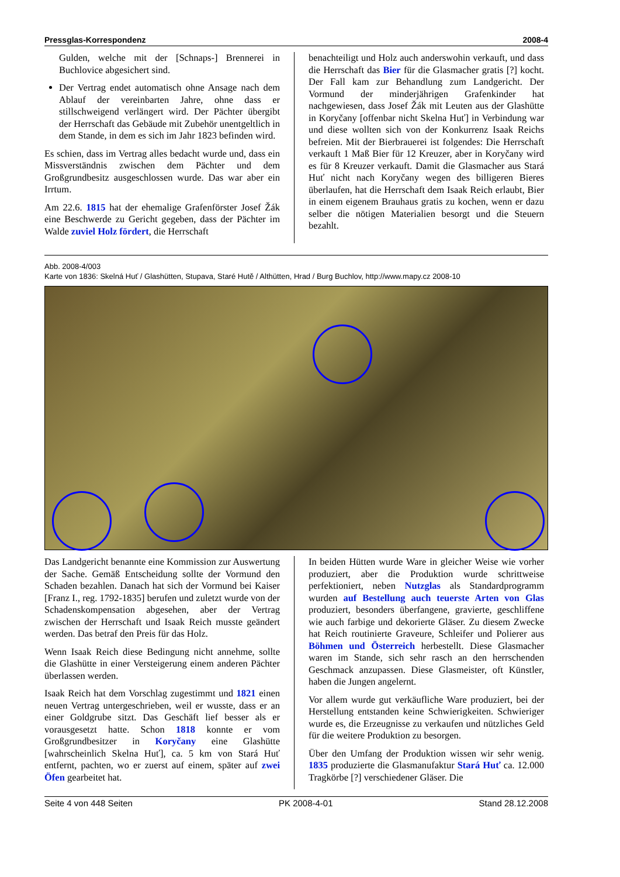Pressglas-Korrespondenz 2008-4
Gulden, welche mit der [Schnaps-] Brennerei in Buchlovice abgesichert sind.
Der Vertrag endet automatisch ohne Ansage nach dem Ablauf der vereinbarten Jahre, ohne dass er stillschweigend verlängert wird. Der Pächter übergibt der Herrschaft das Gebäude mit Zubehör unentgeltlich in dem Stande, in dem es sich im Jahr 1823 befinden wird.
Es schien, dass im Vertrag alles bedacht wurde und, dass ein Missverständnis zwischen dem Pächter und dem Großgrundbesitz ausgeschlossen wurde. Das war aber ein Irrtum.
Am 22.6. 1815 hat der ehemalige Grafenförster Josef Žák eine Beschwerde zu Gericht gegeben, dass der Pächter im Walde zuviel Holz fördert, die Herrschaft
benachteiligt und Holz auch anderswohin verkauft, und dass die Herrschaft das Bier für die Glasmacher gratis [?] kocht. Der Fall kam zur Behandlung zum Landgericht. Der Vormund der minderjährigen Grafenkinder hat nachgewiesen, dass Josef Žák mit Leuten aus der Glashütte in Koryčany [offenbar nicht Skelna Huť] in Verbindung war und diese wollten sich von der Konkurrenz Isaak Reichs befreien. Mit der Bierbrauerei ist folgendes: Die Herrschaft verkauft 1 Maß Bier für 12 Kreuzer, aber in Koryčany wird es für 8 Kreuzer verkauft. Damit die Glasmacher aus Stará Huť nicht nach Koryčany wegen des billigeren Bieres überlaufen, hat die Herrschaft dem Isaak Reich erlaubt, Bier in einem eigenem Brauhaus gratis zu kochen, wenn er dazu selber die nötigen Materialien besorgt und die Steuern bezahlt.
Abb. 2008-4/003
Karte von 1836: Skelná Huť / Glashütten, Stupava, Staré Hutě / Althütten, Hrad / Burg Buchlov, http://www.mapy.cz 2008-10
Das Landgericht benannte eine Kommission zur Auswertung der Sache. Gemäß Entscheidung sollte der Vormund den Schaden bezahlen. Danach hat sich der Vormund bei Kaiser [Franz I., reg. 1792-1835] berufen und zuletzt wurde von der Schadenskompensation abgesehen, aber der Vertrag zwischen der Herrschaft und Isaak Reich musste geändert werden. Das betraf den Preis für das Holz.
Wenn Isaak Reich diese Bedingung nicht annehme, sollte die Glashütte in einer Versteigerung einem anderen Pächter überlassen werden.
Isaak Reich hat dem Vorschlag zugestimmt und 1821 einen neuen Vertrag untergeschrieben, weil er wusste, dass er an einer Goldgrube sitzt. Das Geschäft lief besser als er vorausgesetzt hatte. Schon 1818 konnte er vom Großgrundbesitzer in Koryčany eine Glashütte [wahrscheinlich Skelna Huť], ca. 5 km von Stará Huť entfernt, pachten, wo er zuerst auf einem, später auf zwei Öfen gearbeitet hat.
In beiden Hütten wurde Ware in gleicher Weise wie vorher produziert, aber die Produktion wurde schrittweise perfektioniert, neben Nutzglas als Standardprogramm wurden auf Bestellung auch teuerste Arten von Glas produziert, besonders überfangene, gravierte, geschliffene wie auch farbige und dekorierte Gläser. Zu diesem Zwecke hat Reich routinierte Graveure, Schleifer und Polierer aus Böhmen und Österreich herbestellt. Diese Glasmacher waren im Stande, sich sehr rasch an den herrschenden Geschmack anzupassen. Diese Glasmeister, oft Künstler, haben die Jungen angelernt.
Vor allem wurde gut verkäufliche Ware produziert, bei der Herstellung entstanden keine Schwierigkeiten. Schwieriger wurde es, die Erzeugnisse zu verkaufen und nützliches Geld für die weitere Produktion zu besorgen.
Über den Umfang der Produktion wissen wir sehr wenig. 1835 produzierte die Glasmanufaktur Stará Huť ca. 12.000 Tragkörbe [?] verschiedener Gläser. Die
Seite 4 von 448 Seiten PK 2008-4-01 Stand 28.12.2008